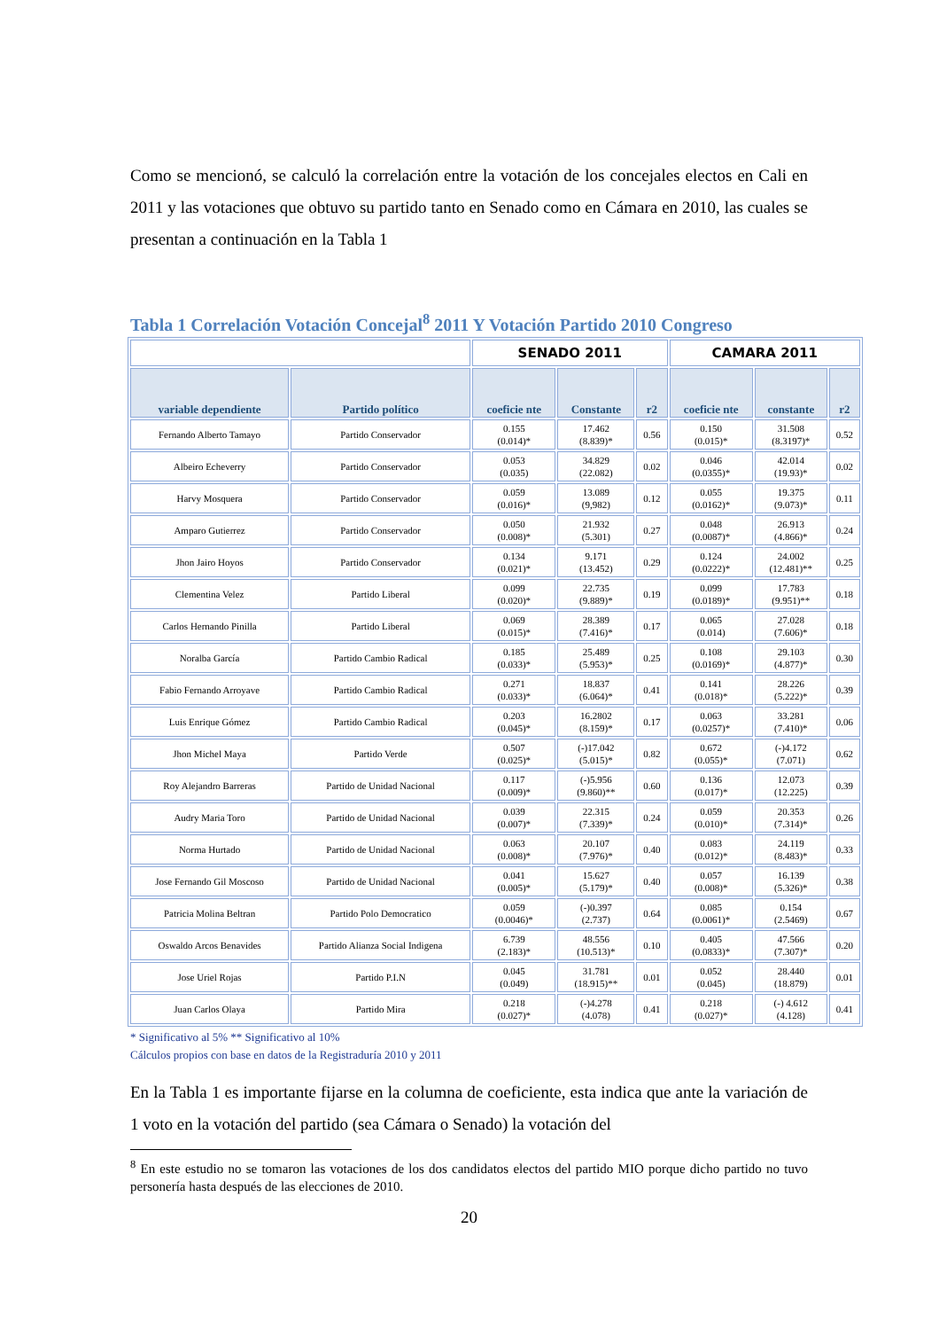Como se mencionó, se calculó la correlación entre la votación de los concejales electos en Cali en 2011 y las votaciones que obtuvo su partido tanto en Senado como en Cámara en 2010, las cuales se presentan a continuación en la Tabla 1
Tabla 1 Correlación Votación Concejal<sup>8</sup> 2011 Y Votación Partido 2010 Congreso
| | | SENADO 2011 | | | CAMARA 2011 | | |
| --- | --- | --- | --- | --- | --- | --- | --- |
| variable dependiente | Partido político | coeficie nte | Constante | r2 | coeficie nte | constante | r2 |
| Fernando Alberto Tamayo | Partido Conservador | 0.155 (0.014)* | 17.462 (8.839)* | 0.56 | 0.150 (0.015)* | 31.508 (8.3197)* | 0.52 |
| Albeiro Echeverry | Partido Conservador | 0.053 (0.035) | 34.829 (22.082) | 0.02 | 0.046 (0.0355)* | 42.014 (19.93)* | 0.02 |
| Harvy Mosquera | Partido Conservador | 0.059 (0.016)* | 13.089 (9,982) | 0.12 | 0.055 (0.0162)* | 19.375 (9.073)* | 0.11 |
| Amparo Gutierrez | Partido Conservador | 0.050 (0.008)* | 21.932 (5.301) | 0.27 | 0.048 (0.0087)* | 26.913 (4.866)* | 0.24 |
| Jhon Jairo Hoyos | Partido Conservador | 0.134 (0.021)* | 9.171 (13.452) | 0.29 | 0.124 (0.0222)* | 24.002 (12.481)** | 0.25 |
| Clementina Velez | Partido Liberal | 0.099 (0.020)* | 22.735 (9.889)* | 0.19 | 0.099 (0.0189)* | 17.783 (9.951)** | 0.18 |
| Carlos Hernando Pinilla | Partido Liberal | 0.069 (0.015)* | 28.389 (7.416)* | 0.17 | 0.065 (0.014) | 27.028 (7.606)* | 0.18 |
| Noralba García | Partido Cambio Radical | 0.185 (0.033)* | 25.489 (5.953)* | 0.25 | 0.108 (0.0169)* | 29.103 (4.877)* | 0.30 |
| Fabio Fernando Arroyave | Partido Cambio Radical | 0.271 (0.033)* | 18.837 (6.064)* | 0.41 | 0.141 (0.018)* | 28.226 (5.222)* | 0.39 |
| Luis Enrique Gómez | Partido Cambio Radical | 0.203 (0.045)* | 16.2802 (8.159)* | 0.17 | 0.063 (0.0257)* | 33.281 (7.410)* | 0.06 |
| Jhon Michel Maya | Partido Verde | 0.507 (0.025)* | (-)17.042 (5.015)* | 0.82 | 0.672 (0.055)* | (-)4.172 (7.071) | 0.62 |
| Roy Alejandro Barreras | Partido de Unidad Nacional | 0.117 (0.009)* | (-)5.956 (9.860)** | 0.60 | 0.136 (0.017)* | 12.073 (12.225) | 0.39 |
| Audry Maria Toro | Partido de Unidad Nacional | 0.039 (0.007)* | 22.315 (7.339)* | 0.24 | 0.059 (0.010)* | 20.353 (7.314)* | 0.26 |
| Norma Hurtado | Partido de Unidad Nacional | 0.063 (0.008)* | 20.107 (7.976)* | 0.40 | 0.083 (0.012)* | 24.119 (8.483)* | 0.33 |
| Jose Fernando Gil Moscoso | Partido de Unidad Nacional | 0.041 (0.005)* | 15.627 (5.179)* | 0.40 | 0.057 (0.008)* | 16.139 (5.326)* | 0.38 |
| Patricia Molina Beltran | Partido Polo Democratico | 0.059 (0.0046)* | (-)0.397 (2.737) | 0.64 | 0.085 (0.0061)* | 0.154 (2.5469) | 0.67 |
| Oswaldo Arcos Benavides | Partido Alianza Social Indigena | 6.739 (2.183)* | 48.556 (10.513)* | 0.10 | 0.405 (0.0833)* | 47.566 (7.307)* | 0.20 |
| Jose Uriel Rojas | Partido P.I.N | 0.045 (0.049) | 31.781 (18.915)** | 0.01 | 0.052 (0.045) | 28.440 (18.879) | 0.01 |
| Juan Carlos Olaya | Partido Mira | 0.218 (0.027)* | (-)4.278 (4.078) | 0.41 | 0.218 (0.027)* | (-) 4.612 (4.128) | 0.41 |
* Significativo al 5% ** Significativo al 10%
Cálculos propios con base en datos de la Registraduría 2010 y 2011
En la Tabla 1 es importante fijarse en la columna de coeficiente, esta indica que ante la variación de 1 voto en la votación del partido (sea Cámara o Senado) la votación del
<sup>8</sup> En este estudio no se tomaron las votaciones de los dos candidatos electos del partido MIO porque dicho partido no tuvo personería hasta después de las elecciones de 2010.
20